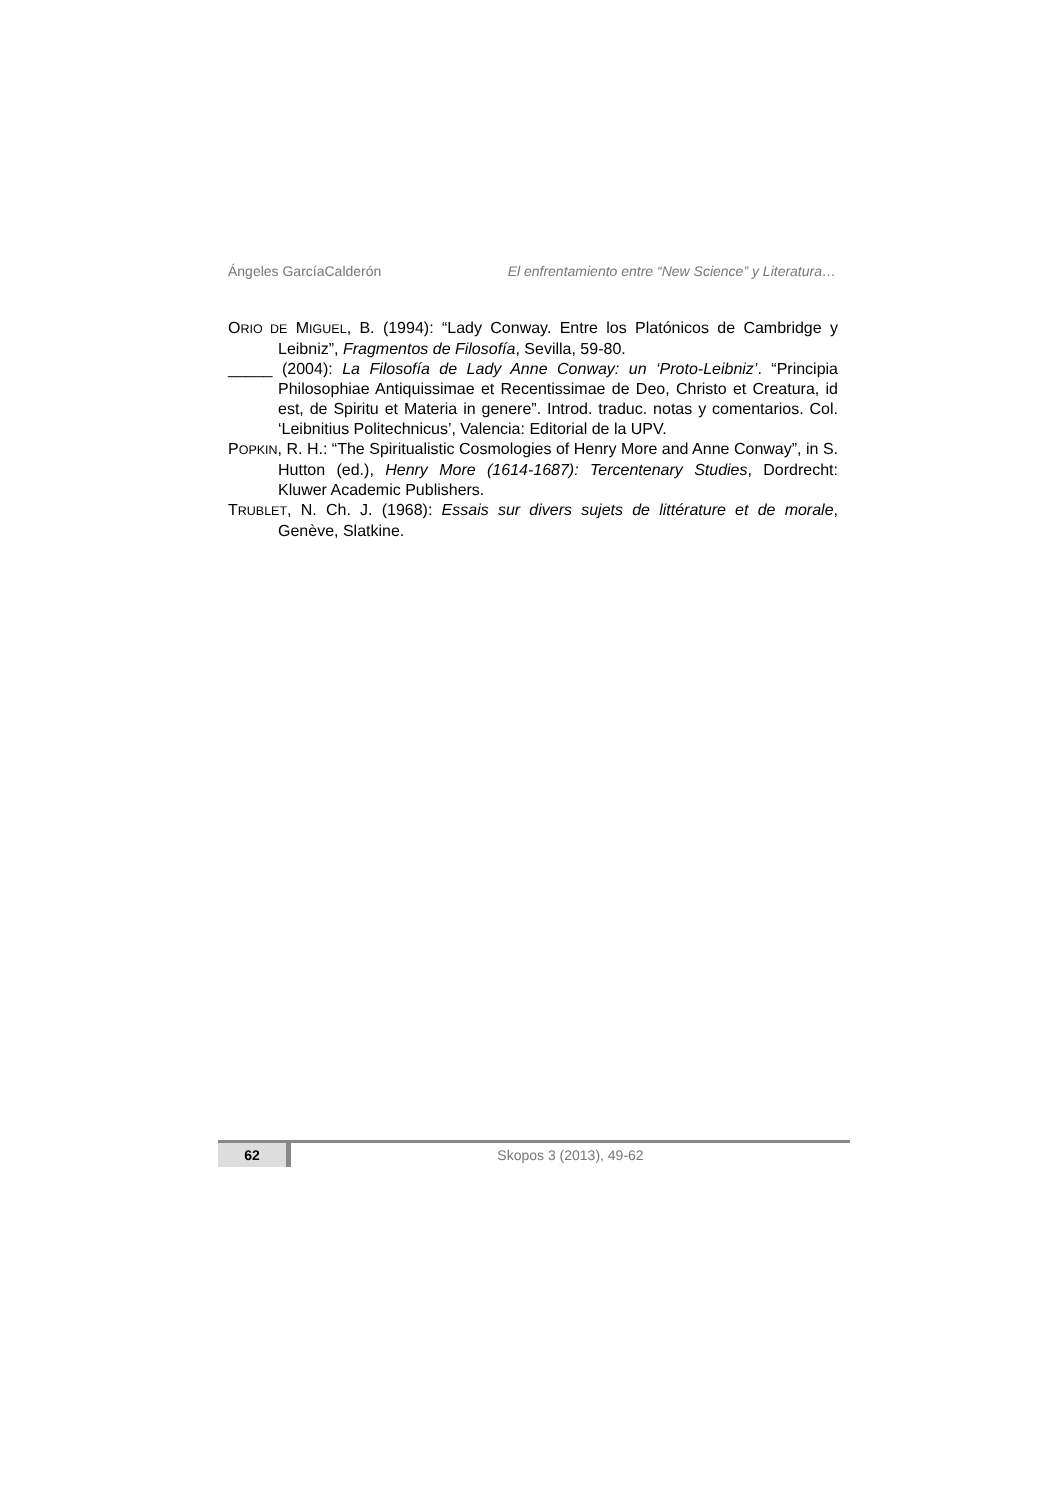Ángeles GarcíaCalderón El enfrentamiento entre “New Science” y Literatura…
ORIO DE MIGUEL, B. (1994): “Lady Conway. Entre los Platónicos de Cambridge y Leibniz”, Fragmentos de Filosofía, Sevilla, 59-80.
_____ (2004): La Filosofía de Lady Anne Conway: un ‘Proto-Leibniz’. “Principia Philosophiae Antiquissimae et Recentissimae de Deo, Christo et Creatura, id est, de Spiritu et Materia in genere”. Introd. traduc. notas y comentarios. Col. ‘Leibnitius Politechnicus’, Valencia: Editorial de la UPV.
POPKIN, R. H.: “The Spiritualistic Cosmologies of Henry More and Anne Conway”, in S. Hutton (ed.), Henry More (1614-1687): Tercentenary Studies, Dordrecht: Kluwer Academic Publishers.
TRUBLET, N. Ch. J. (1968): Essais sur divers sujets de littérature et de morale, Genève, Slatkine.
62 Skopos 3 (2013), 49-62